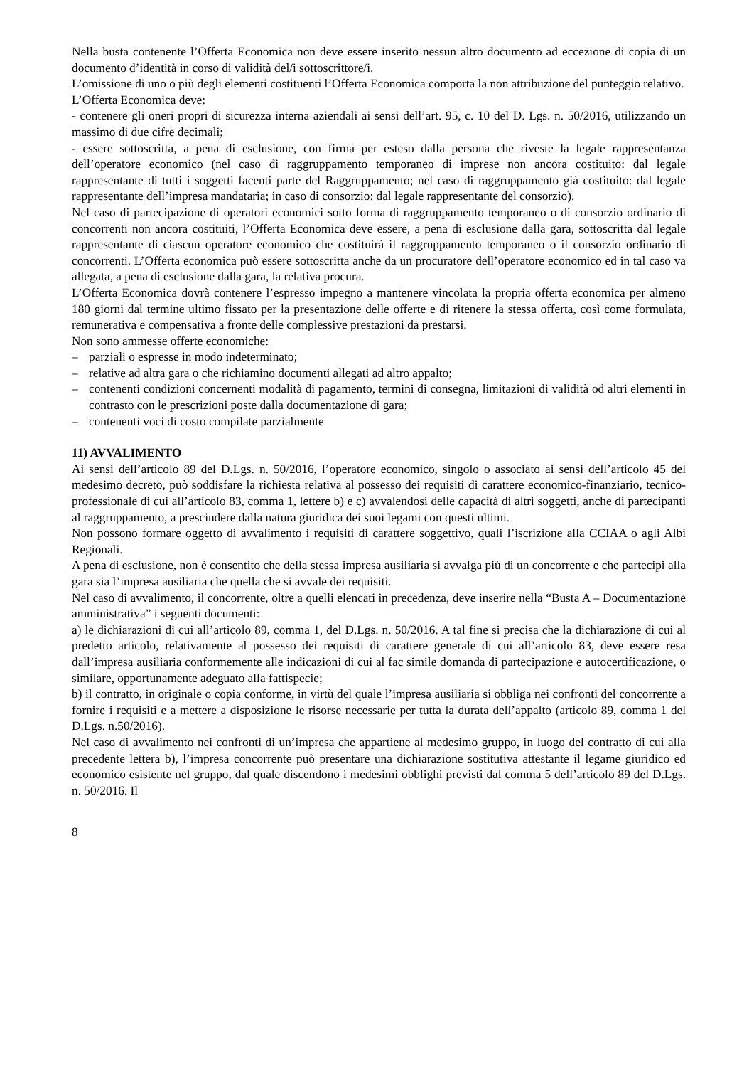Nella busta contenente l’Offerta Economica non deve essere inserito nessun altro documento ad eccezione di copia di un documento d’identità in corso di validità del/i sottoscrittore/i.
L’omissione di uno o più degli elementi costituenti l’Offerta Economica comporta la non attribuzione del punteggio relativo.
L’Offerta Economica deve:
- contenere gli oneri propri di sicurezza interna aziendali ai sensi dell’art. 95, c. 10 del D. Lgs. n. 50/2016, utilizzando un massimo di due cifre decimali;
- essere sottoscritta, a pena di esclusione, con firma per esteso dalla persona che riveste la legale rappresentanza dell’operatore economico (nel caso di raggruppamento temporaneo di imprese non ancora costituito: dal legale rappresentante di tutti i soggetti facenti parte del Raggruppamento; nel caso di raggruppamento già costituito: dal legale rappresentante dell’impresa mandataria; in caso di consorzio: dal legale rappresentante del consorzio).
Nel caso di partecipazione di operatori economici sotto forma di raggruppamento temporaneo o di consorzio ordinario di concorrenti non ancora costituiti, l’Offerta Economica deve essere, a pena di esclusione dalla gara, sottoscritta dal legale rappresentante di ciascun operatore economico che costituirà il raggruppamento temporaneo o il consorzio ordinario di concorrenti. L’Offerta economica può essere sottoscritta anche da un procuratore dell’operatore economico ed in tal caso va allegata, a pena di esclusione dalla gara, la relativa procura.
L’Offerta Economica dovrà contenere l’espresso impegno a mantenere vincolata la propria offerta economica per almeno 180 giorni dal termine ultimo fissato per la presentazione delle offerte e di ritenere la stessa offerta, così come formulata, remunerativa e compensativa a fronte delle complessive prestazioni da prestarsi.
Non sono ammesse offerte economiche:
– parziali o espresse in modo indeterminato;
– relative ad altra gara o che richiamino documenti allegati ad altro appalto;
– contenenti condizioni concernenti modalità di pagamento, termini di consegna, limitazioni di validità od altri elementi in contrasto con le prescrizioni poste dalla documentazione di gara;
– contenenti voci di costo compilate parzialmente
11) AVVALIMENTO
Ai sensi dell’articolo 89 del D.Lgs. n. 50/2016, l’operatore economico, singolo o associato ai sensi dell’articolo 45 del medesimo decreto, può soddisfare la richiesta relativa al possesso dei requisiti di carattere economico-finanziario, tecnico-professionale di cui all’articolo 83, comma 1, lettere b) e c) avvalendosi delle capacità di altri soggetti, anche di partecipanti al raggruppamento, a prescindere dalla natura giuridica dei suoi legami con questi ultimi.
Non possono formare oggetto di avvalimento i requisiti di carattere soggettivo, quali l’iscrizione alla CCIAA o agli Albi Regionali.
A pena di esclusione, non è consentito che della stessa impresa ausiliaria si avvalga più di un concorrente e che partecipi alla gara sia l’impresa ausiliaria che quella che si avvale dei requisiti.
Nel caso di avvalimento, il concorrente, oltre a quelli elencati in precedenza, deve inserire nella “Busta A – Documentazione amministrativa” i seguenti documenti:
a) le dichiarazioni di cui all’articolo 89, comma 1, del D.Lgs. n. 50/2016. A tal fine si precisa che la dichiarazione di cui al predetto articolo, relativamente al possesso dei requisiti di carattere generale di cui all’articolo 83, deve essere resa dall’impresa ausiliaria conformemente alle indicazioni di cui al fac simile domanda di partecipazione e autocertificazione, o similare, opportunamente adeguato alla fattispecie;
b) il contratto, in originale o copia conforme, in virtù del quale l’impresa ausiliaria si obbliga nei confronti del concorrente a fornire i requisiti e a mettere a disposizione le risorse necessarie per tutta la durata dell’appalto (articolo 89, comma 1 del D.Lgs. n.50/2016).
Nel caso di avvalimento nei confronti di un’impresa che appartiene al medesimo gruppo, in luogo del contratto di cui alla precedente lettera b), l’impresa concorrente può presentare una dichiarazione sostitutiva attestante il legame giuridico ed economico esistente nel gruppo, dal quale discendono i medesimi obblighi previsti dal comma 5 dell’articolo 89 del D.Lgs. n. 50/2016. Il
8